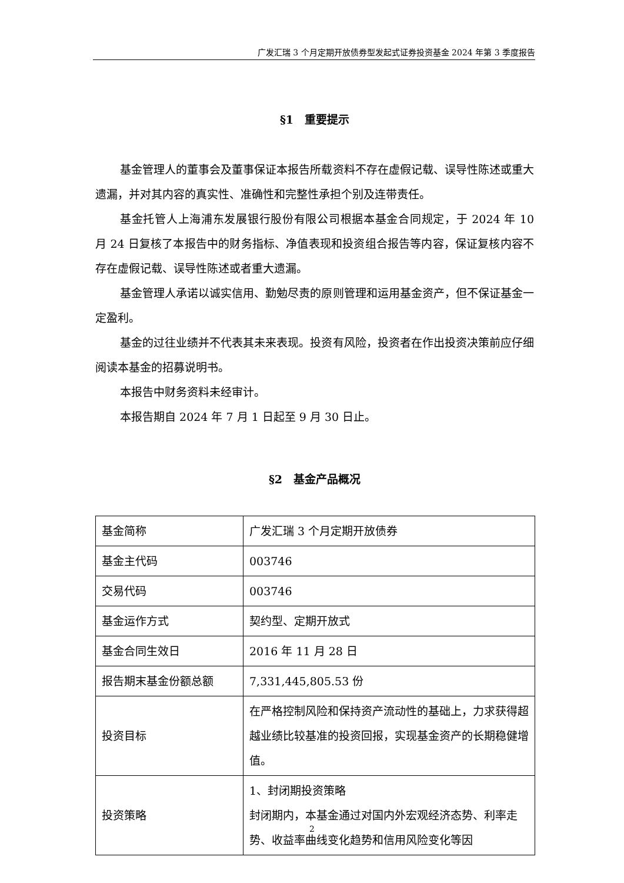广发汇瑞 3 个月定期开放债券型发起式证券投资基金 2024 年第 3 季度报告
§1　重要提示
基金管理人的董事会及董事保证本报告所载资料不存在虚假记载、误导性陈述或重大遗漏，并对其内容的真实性、准确性和完整性承担个别及连带责任。
基金托管人上海浦东发展银行股份有限公司根据本基金合同规定，于 2024 年 10 月 24 日复核了本报告中的财务指标、净值表现和投资组合报告等内容，保证复核内容不存在虚假记载、误导性陈述或者重大遗漏。
基金管理人承诺以诚实信用、勤勉尽责的原则管理和运用基金资产，但不保证基金一定盈利。
基金的过往业绩并不代表其未来表现。投资有风险，投资者在作出投资决策前应仔细阅读本基金的招募说明书。
本报告中财务资料未经审计。
本报告期自 2024 年 7 月 1 日起至 9 月 30 日止。
§2　基金产品概况
| 基金简称 | 广发汇瑞 3 个月定期开放债券 |
| 基金主代码 | 003746 |
| 交易代码 | 003746 |
| 基金运作方式 | 契约型、定期开放式 |
| 基金合同生效日 | 2016 年 11 月 28 日 |
| 报告期末基金份额总额 | 7,331,445,805.53 份 |
| 投资目标 | 在严格控制风险和保持资产流动性的基础上，力求获得超越业绩比较基准的投资回报，实现基金资产的长期稳健增值。 |
| 投资策略 | 1、封闭期投资策略 封闭期内，本基金通过对国内外宏观经济态势、利率走势、收益率曲线变化趋势和信用风险变化等因 |
2